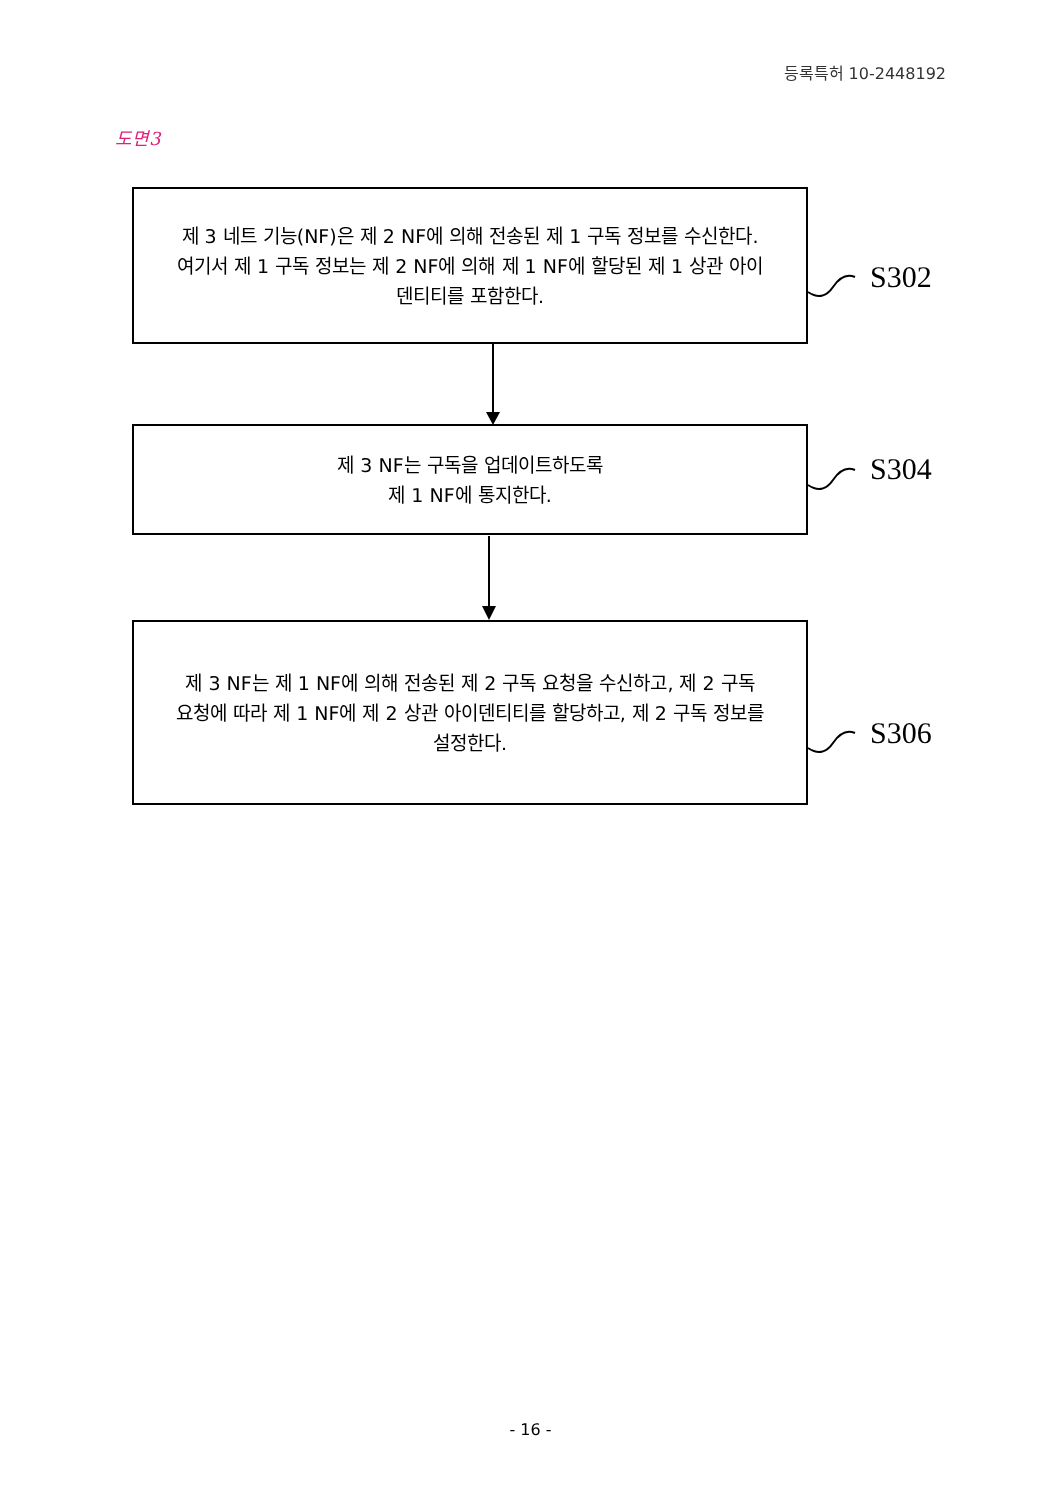등록특허 10-2448192
도면3
제 3 네트 기능(NF)은 제 2 NF에 의해 전송된 제 1 구독 정보를 수신한다. 여기서 제 1 구독 정보는 제 2 NF에 의해 제 1 NF에 할당된 제 1 상관 아이덴티티를 포함한다.
S302
제 3 NF는 구독을 업데이트하도록
제 1 NF에 통지한다.
S304
제 3 NF는 제 1 NF에 의해 전송된 제 2 구독 요청을 수신하고, 제 2 구독 요청에 따라 제 1 NF에 제 2 상관 아이덴티티를 할당하고, 제 2 구독 정보를 설정한다.
S306
- 16 -